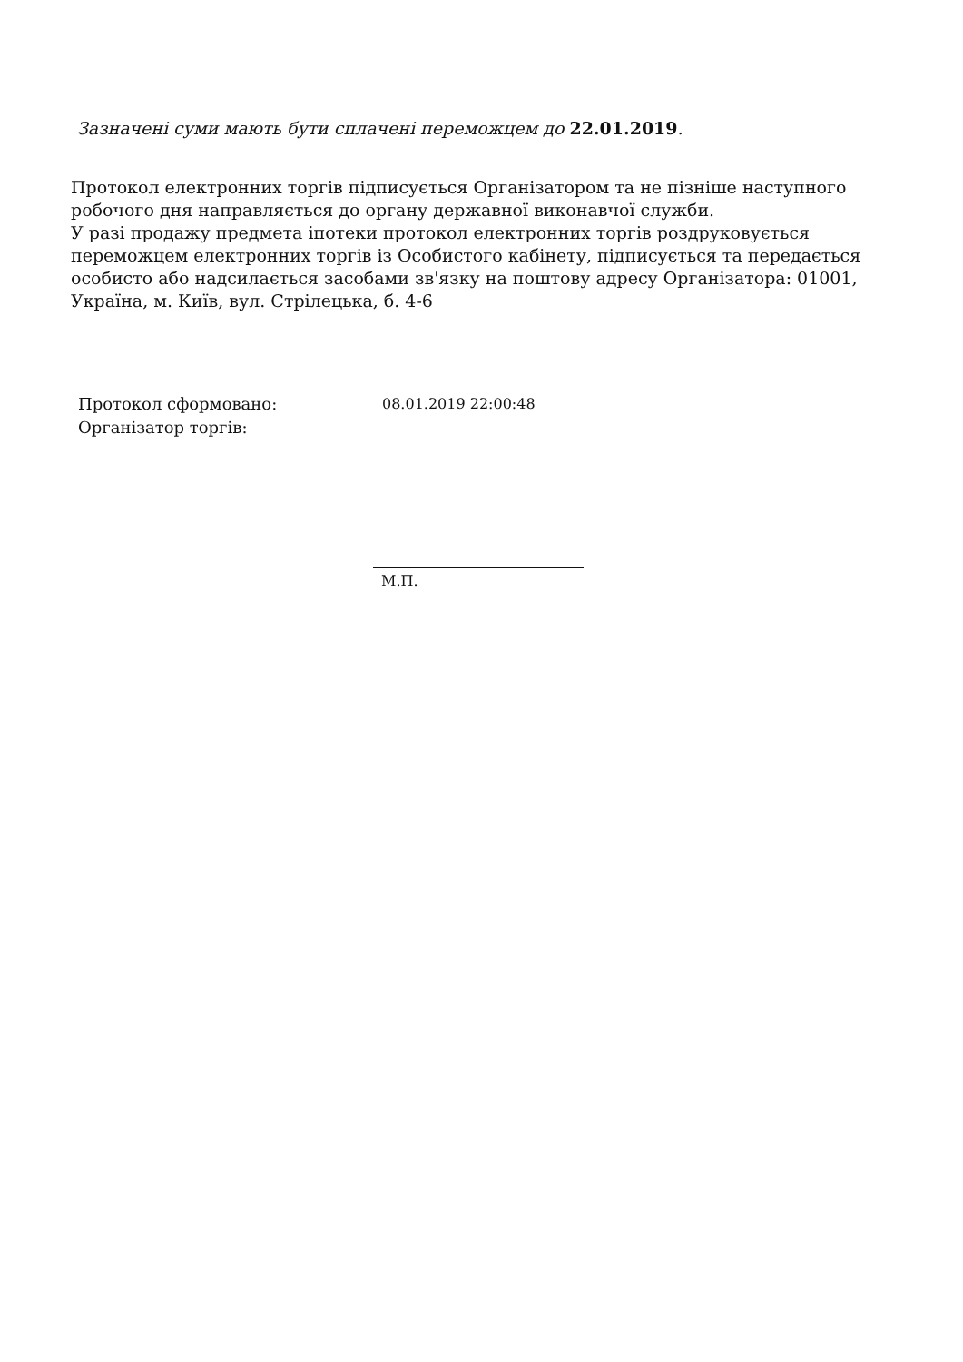Зазначені суми мають бути сплачені переможцем до 22.01.2019.
Протокол електронних торгів підписується Організатором та не пізніше наступного робочого дня направляється до органу державної виконавчої служби.
У разі продажу предмета іпотеки протокол електронних торгів роздруковується переможцем електронних торгів із Особистого кабінету, підписується та передається особисто або надсилається засобами зв'язку на поштову адресу Організатора: 01001, Україна, м. Київ, вул. Стрілецька, б. 4-6
Протокол сформовано: 08.01.2019 22:00:48
Організатор торгів:
М.П.